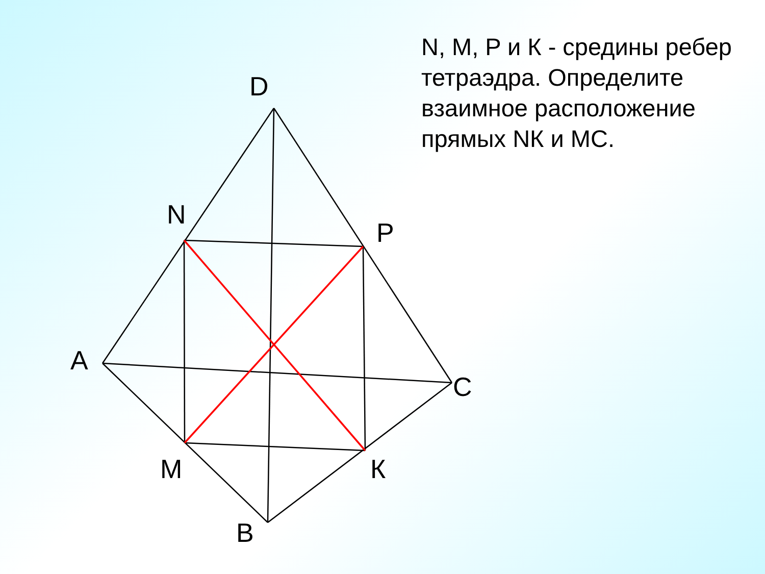N, M, P и К - средины ребер тетраэдра. Определите взаимное расположение прямых NК и МС.
D
N
P
A
C
M
К
B